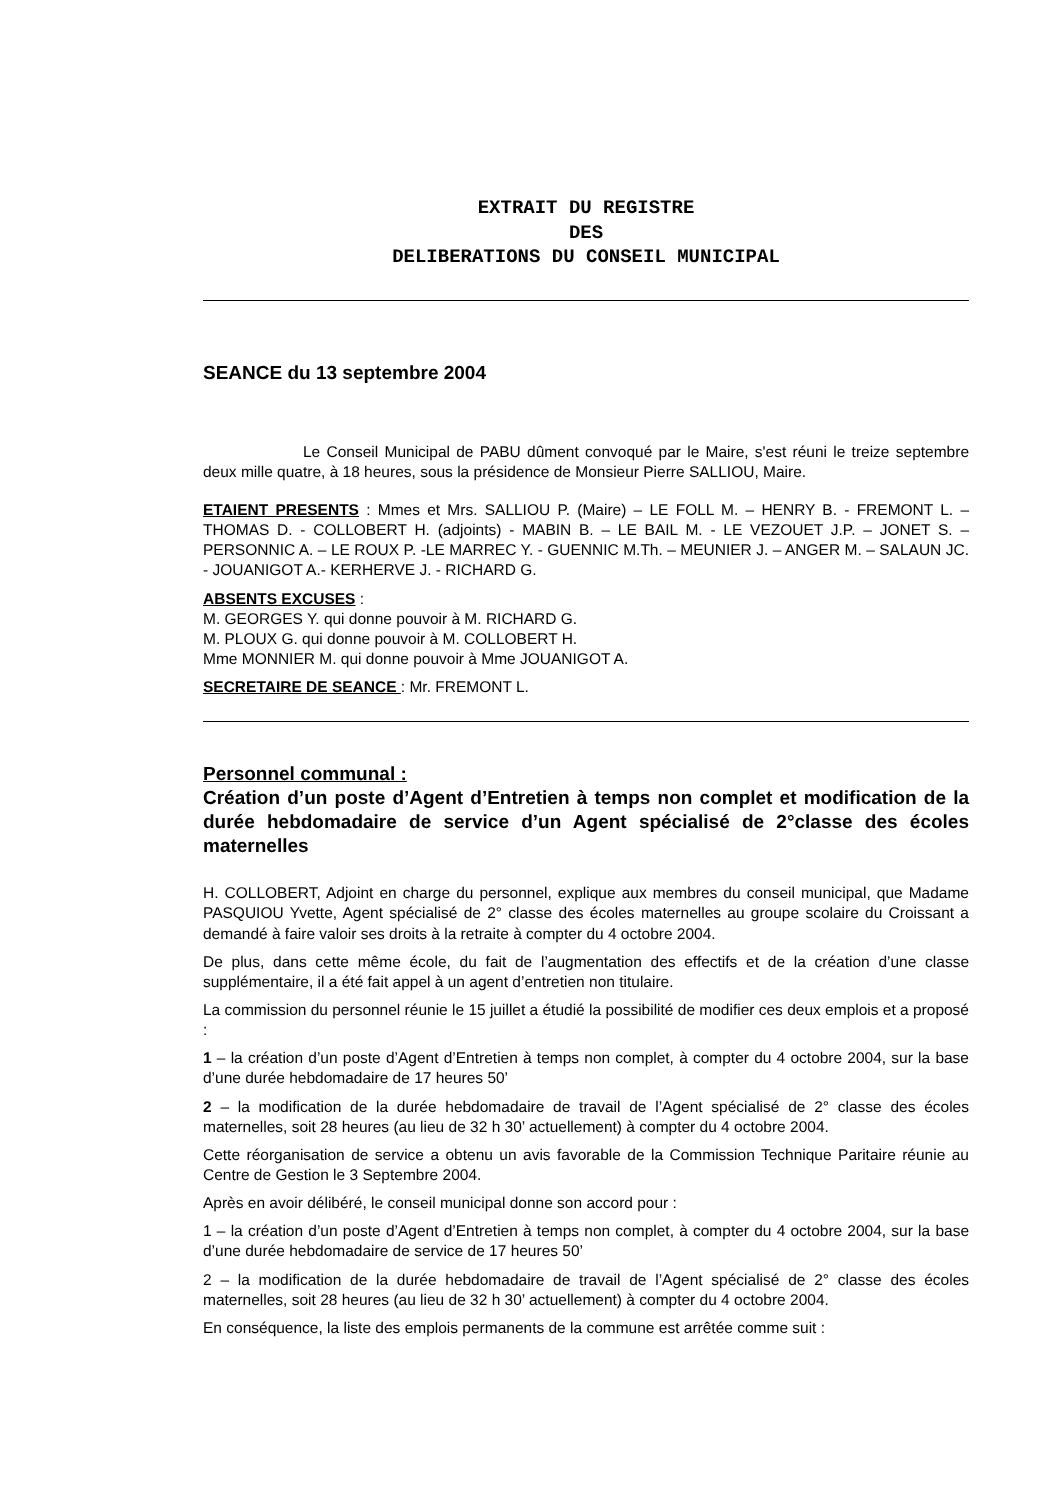EXTRAIT DU REGISTRE
DES
DELIBERATIONS DU CONSEIL MUNICIPAL
SEANCE du 13 septembre 2004
Le Conseil Municipal de PABU dûment convoqué par le Maire, s'est réuni le treize septembre deux mille quatre, à 18 heures, sous la présidence de Monsieur Pierre SALLIOU, Maire.
ETAIENT PRESENTS : Mmes et Mrs. SALLIOU P. (Maire) – LE FOLL M. – HENRY B. - FREMONT L. – THOMAS D. - COLLOBERT H. (adjoints) - MABIN B. – LE BAIL M. - LE VEZOUET J.P. – JONET S. – PERSONNIC A. – LE ROUX P. -LE MARREC Y. - GUENNIC M.Th. – MEUNIER J. – ANGER M. – SALAUN JC. - JOUANIGOT A.- KERHERVE J. - RICHARD G.
ABSENTS EXCUSES :
M. GEORGES Y. qui donne pouvoir à M. RICHARD G.
M. PLOUX G. qui donne pouvoir à M. COLLOBERT H.
Mme MONNIER M. qui donne pouvoir à Mme JOUANIGOT A.
SECRETAIRE DE SEANCE : Mr. FREMONT L.
Personnel communal :
Création d’un poste d’Agent d’Entretien à temps non complet et modification de la durée hebdomadaire de service d’un Agent spécialisé de 2°classe des écoles maternelles
H. COLLOBERT, Adjoint en charge du personnel, explique aux membres du conseil municipal, que Madame PASQUIOU Yvette, Agent spécialisé de 2° classe des écoles maternelles au groupe scolaire du Croissant a demandé à faire valoir ses droits à la retraite à compter du 4 octobre 2004.
De plus, dans cette même école, du fait de l’augmentation des effectifs et de la création d’une classe supplémentaire, il a été fait appel à un agent d’entretien non titulaire.
La commission du personnel réunie le 15 juillet a étudié la possibilité de modifier ces deux emplois et a proposé :
1 – la création d’un poste d’Agent d’Entretien à temps non complet, à compter du 4 octobre 2004, sur la base d’une durée hebdomadaire de 17 heures 50’
2 – la modification de la durée hebdomadaire de travail de l’Agent spécialisé de 2° classe des écoles maternelles, soit 28 heures (au lieu de 32 h 30’ actuellement) à compter du 4 octobre 2004.
Cette réorganisation de service a obtenu un avis favorable de la Commission Technique Paritaire réunie au Centre de Gestion le 3 Septembre 2004.
Après en avoir délibéré, le conseil municipal donne son accord pour :
1 – la création d’un poste d’Agent d’Entretien à temps non complet, à compter du 4 octobre 2004, sur la base d’une durée hebdomadaire de service de 17 heures 50’
2 – la modification de la durée hebdomadaire de travail de l’Agent spécialisé de 2° classe des écoles maternelles, soit 28 heures (au lieu de 32 h 30’ actuellement) à compter du 4 octobre 2004.
En conséquence, la liste des emplois permanents de la commune est arrêtée comme suit :